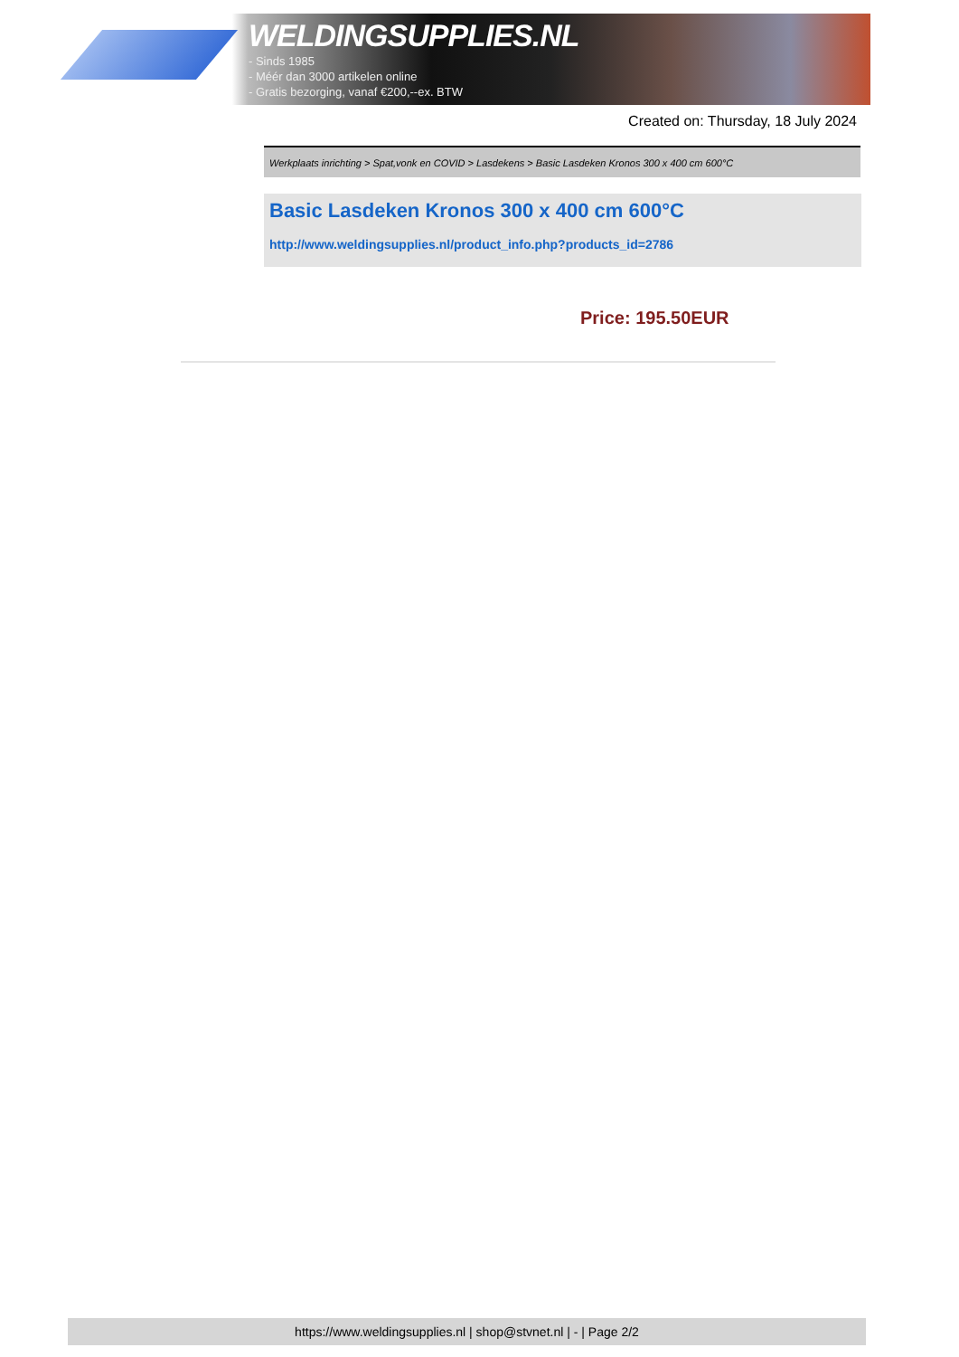WELDINGSUPPLIES.NL
- Sinds 1985
- Méér dan 3000 artikelen online
- Gratis bezorging, vanaf €200,--ex. BTW
Created on: Thursday, 18 July 2024
Werkplaats inrichting > Spat,vonk en COVID > Lasdekens > Basic Lasdeken Kronos 300 x 400 cm 600°C
Basic Lasdeken Kronos 300 x 400 cm 600°C
http://www.weldingsupplies.nl/product_info.php?products_id=2786
Price: 195.50EUR
https://www.weldingsupplies.nl | shop@stvnet.nl | - | Page 2/2